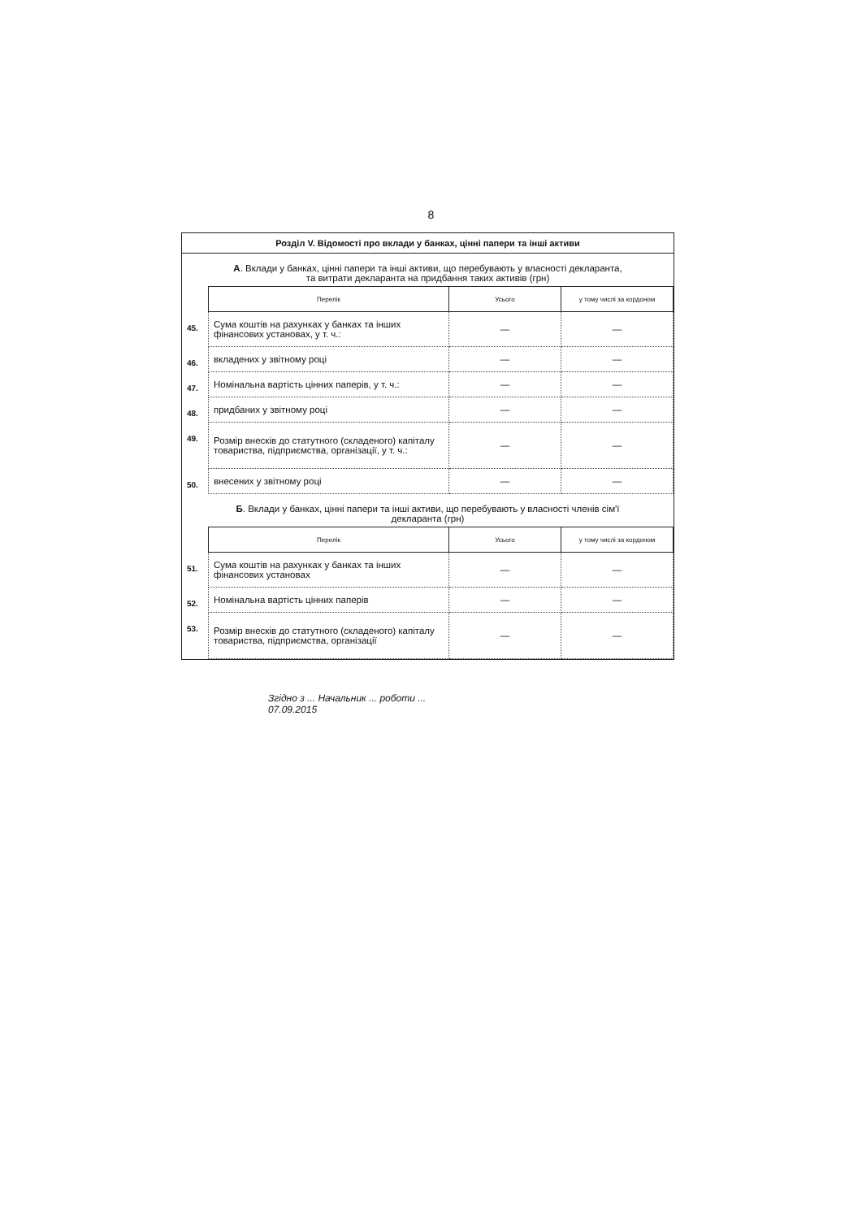8
Розділ V. Відомості про вклади у банках, цінні папери та інші активи
А. Вклади у банках, цінні папери та інші активи, що перебувають у власності декларанта, та витрати декларанта на придбання таких активів (грн)
| | Перелік | Усього | у тому числі за кордоном |
| 45. | Сума коштів на рахунках у банках та інших фінансових установах, у т. ч.: | — | — |
| 46. | вкладених у звітному році | — | — |
| 47. | Номінальна вартість цінних паперів, у т. ч.: | — | — |
| 48. | придбаних у звітному році | — | — |
| 49. | Розмір внесків до статутного (складеного) капіталу товариства, підприємства, організації, у т. ч.: | — | — |
| 50. | внесених у звітному році | — | — |
Б. Вклади у банках, цінні папери та інші активи, що перебувають у власності членів сім'ї декларанта (грн)
| | Перелік | Усього | у тому числі за кордоном |
| 51. | Сума коштів на рахунках у банках та інших фінансових установах | — | — |
| 52. | Номінальна вартість цінних паперів | — | — |
| 53. | Розмір внесків до статутного (складеного) капіталу товариства, підприємства, організації | — | — |
Згідно з ... Начальник ... роботи ...
07.09.2015